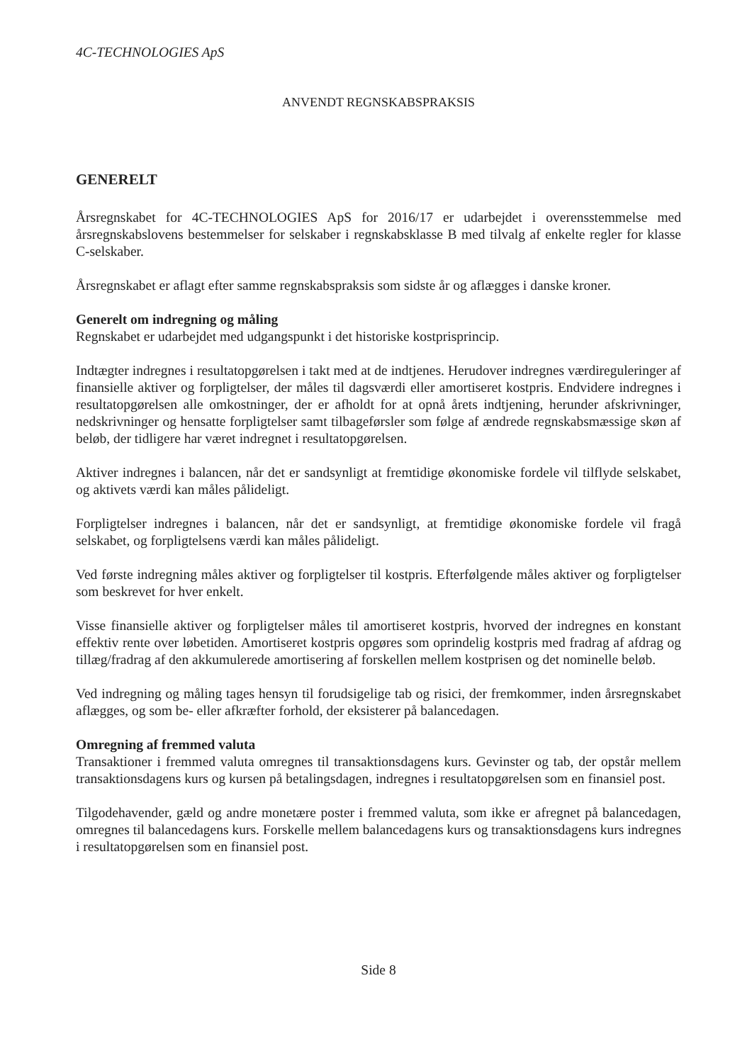4C-TECHNOLOGIES ApS
ANVENDT REGNSKABSPRAKSIS
GENERELT
Årsregnskabet for 4C-TECHNOLOGIES ApS for 2016/17 er udarbejdet i overensstemmelse med årsregnskabslovens bestemmelser for selskaber i regnskabsklasse B med tilvalg af enkelte regler for klasse C-selskaber.
Årsregnskabet er aflagt efter samme regnskabspraksis som sidste år og aflægges i danske kroner.
Generelt om indregning og måling
Regnskabet er udarbejdet med udgangspunkt i det historiske kostprisprincip.
Indtægter indregnes i resultatopgørelsen i takt med at de indtjenes. Herudover indregnes værdireguleringer af finansielle aktiver og forpligtelser, der måles til dagsværdi eller amortiseret kostpris. Endvidere indregnes i resultatopgørelsen alle omkostninger, der er afholdt for at opnå årets indtjening, herunder afskrivninger, nedskrivninger og hensatte forpligtelser samt tilbageførsler som følge af ændrede regnskabsmæssige skøn af beløb, der tidligere har været indregnet i resultatopgørelsen.
Aktiver indregnes i balancen, når det er sandsynligt at fremtidige økonomiske fordele vil tilflyde selskabet, og aktivets værdi kan måles pålideligt.
Forpligtelser indregnes i balancen, når det er sandsynligt, at fremtidige økonomiske fordele vil fragå selskabet, og forpligtelsens værdi kan måles pålideligt.
Ved første indregning måles aktiver og forpligtelser til kostpris. Efterfølgende måles aktiver og forpligtelser som beskrevet for hver enkelt.
Visse finansielle aktiver og forpligtelser måles til amortiseret kostpris, hvorved der indregnes en konstant effektiv rente over løbetiden. Amortiseret kostpris opgøres som oprindelig kostpris med fradrag af afdrag og tillæg/fradrag af den akkumulerede amortisering af forskellen mellem kostprisen og det nominelle beløb.
Ved indregning og måling tages hensyn til forudsigelige tab og risici, der fremkommer, inden årsregnskabet aflægges, og som be- eller afkræfter forhold, der eksisterer på balancedagen.
Omregning af fremmed valuta
Transaktioner i fremmed valuta omregnes til transaktionsdagens kurs. Gevinster og tab, der opstår mellem transaktionsdagens kurs og kursen på betalingsdagen, indregnes i resultatopgørelsen som en finansiel post.
Tilgodehavender, gæld og andre monetære poster i fremmed valuta, som ikke er afregnet på balancedagen, omregnes til balancedagens kurs. Forskelle mellem balancedagens kurs og transaktionsdagens kurs indregnes i resultatopgørelsen som en finansiel post.
Side 8